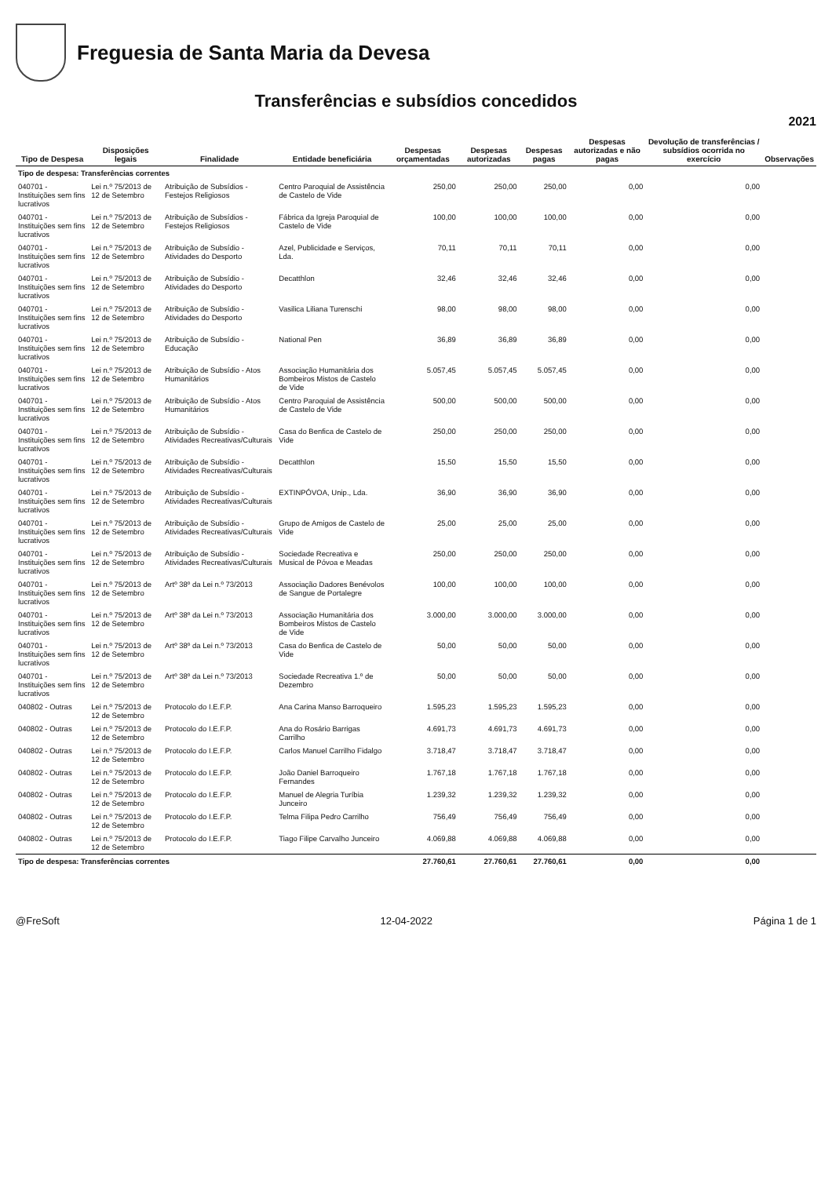Freguesia de Santa Maria da Devesa
Transferências e subsídios concedidos
2021
| Tipo de Despesa | Disposições legais | Finalidade | Entidade beneficiária | Despesas orçamentadas | Despesas autorizadas | Despesas pagas | Despesas autorizadas e não pagas | Devolução de transferências / subsídios ocorrida no exercício | Observações |
| --- | --- | --- | --- | --- | --- | --- | --- | --- | --- |
| Tipo de despesa: Transferências correntes | | | | | | | | | |
| 040701 - Instituições sem fins lucrativos | Lei n.º 75/2013 de 12 de Setembro | Atribuição de Subsídios - Festejos Religiosos | Centro Paroquial de Assistência de Castelo de Vide | 250,00 | 250,00 | 250,00 | 0,00 | 0,00 | |
| 040701 - Instituições sem fins lucrativos | Lei n.º 75/2013 de 12 de Setembro | Atribuição de Subsídios - Festejos Religiosos | Fábrica da Igreja Paroquial de Castelo de Vide | 100,00 | 100,00 | 100,00 | 0,00 | 0,00 | |
| 040701 - Instituições sem fins lucrativos | Lei n.º 75/2013 de 12 de Setembro | Atribuição de Subsídio - Atividades do Desporto | Azel, Publicidade e Serviços, Lda. | 70,11 | 70,11 | 70,11 | 0,00 | 0,00 | |
| 040701 - Instituições sem fins lucrativos | Lei n.º 75/2013 de 12 de Setembro | Atribuição de Subsídio - Atividades do Desporto | Decatthlon | 32,46 | 32,46 | 32,46 | 0,00 | 0,00 | |
| 040701 - Instituições sem fins lucrativos | Lei n.º 75/2013 de 12 de Setembro | Atribuição de Subsídio - Atividades do Desporto | Vasilica Liliana Turenschi | 98,00 | 98,00 | 98,00 | 0,00 | 0,00 | |
| 040701 - Instituições sem fins lucrativos | Lei n.º 75/2013 de 12 de Setembro | Atribuição de Subsídio - Educação | National Pen | 36,89 | 36,89 | 36,89 | 0,00 | 0,00 | |
| 040701 - Instituições sem fins lucrativos | Lei n.º 75/2013 de 12 de Setembro | Atribuição de Subsídio - Atos Humanitários | Associação Humanitária dos Bombeiros Mistos de Castelo de Vide | 5.057,45 | 5.057,45 | 5.057,45 | 0,00 | 0,00 | |
| 040701 - Instituições sem fins lucrativos | Lei n.º 75/2013 de 12 de Setembro | Atribuição de Subsídio - Atos Humanitários | Centro Paroquial de Assistência de Castelo de Vide | 500,00 | 500,00 | 500,00 | 0,00 | 0,00 | |
| 040701 - Instituições sem fins lucrativos | Lei n.º 75/2013 de 12 de Setembro | Atribuição de Subsídio - Atividades Recreativas/Culturais | Casa do Benfica de Castelo de Vide | 250,00 | 250,00 | 250,00 | 0,00 | 0,00 | |
| 040701 - Instituições sem fins lucrativos | Lei n.º 75/2013 de 12 de Setembro | Atribuição de Subsídio - Atividades Recreativas/Culturais | Decatthlon | 15,50 | 15,50 | 15,50 | 0,00 | 0,00 | |
| 040701 - Instituições sem fins lucrativos | Lei n.º 75/2013 de 12 de Setembro | Atribuição de Subsídio - Atividades Recreativas/Culturais | EXTINPÓVOA, Unip., Lda. | 36,90 | 36,90 | 36,90 | 0,00 | 0,00 | |
| 040701 - Instituições sem fins lucrativos | Lei n.º 75/2013 de 12 de Setembro | Atribuição de Subsídio - Atividades Recreativas/Culturais | Grupo de Amigos de Castelo de Vide | 25,00 | 25,00 | 25,00 | 0,00 | 0,00 | |
| 040701 - Instituições sem fins lucrativos | Lei n.º 75/2013 de 12 de Setembro | Atribuição de Subsídio - Atividades Recreativas/Culturais | Sociedade Recreativa e Musical de Póvoa e Meadas | 250,00 | 250,00 | 250,00 | 0,00 | 0,00 | |
| 040701 - Instituições sem fins lucrativos | Lei n.º 75/2013 de 12 de Setembro | Artº 38º da Lei n.º 73/2013 | Associação Dadores Benévolos de Sangue de Portalegre | 100,00 | 100,00 | 100,00 | 0,00 | 0,00 | |
| 040701 - Instituições sem fins lucrativos | Lei n.º 75/2013 de 12 de Setembro | Artº 38º da Lei n.º 73/2013 | Associação Humanitária dos Bombeiros Mistos de Castelo de Vide | 3.000,00 | 3.000,00 | 3.000,00 | 0,00 | 0,00 | |
| 040701 - Instituições sem fins lucrativos | Lei n.º 75/2013 de 12 de Setembro | Artº 38º da Lei n.º 73/2013 | Casa do Benfica de Castelo de Vide | 50,00 | 50,00 | 50,00 | 0,00 | 0,00 | |
| 040701 - Instituições sem fins lucrativos | Lei n.º 75/2013 de 12 de Setembro | Artº 38º da Lei n.º 73/2013 | Sociedade Recreativa 1.º de Dezembro | 50,00 | 50,00 | 50,00 | 0,00 | 0,00 | |
| 040802 - Outras | Lei n.º 75/2013 de 12 de Setembro | Protocolo do I.E.F.P. | Ana Carina Manso Barroqueiro | 1.595,23 | 1.595,23 | 1.595,23 | 0,00 | 0,00 | |
| 040802 - Outras | Lei n.º 75/2013 de 12 de Setembro | Protocolo do I.E.F.P. | Ana do Rosário Barrigas Carrilho | 4.691,73 | 4.691,73 | 4.691,73 | 0,00 | 0,00 | |
| 040802 - Outras | Lei n.º 75/2013 de 12 de Setembro | Protocolo do I.E.F.P. | Carlos Manuel Carrilho Fidalgo | 3.718,47 | 3.718,47 | 3.718,47 | 0,00 | 0,00 | |
| 040802 - Outras | Lei n.º 75/2013 de 12 de Setembro | Protocolo do I.E.F.P. | João Daniel Barroqueiro Fernandes | 1.767,18 | 1.767,18 | 1.767,18 | 0,00 | 0,00 | |
| 040802 - Outras | Lei n.º 75/2013 de 12 de Setembro | Protocolo do I.E.F.P. | Manuel de Alegria Turíbia Junceiro | 1.239,32 | 1.239,32 | 1.239,32 | 0,00 | 0,00 | |
| 040802 - Outras | Lei n.º 75/2013 de 12 de Setembro | Protocolo do I.E.F.P. | Telma Filipa Pedro Carrilho | 756,49 | 756,49 | 756,49 | 0,00 | 0,00 | |
| 040802 - Outras | Lei n.º 75/2013 de 12 de Setembro | Protocolo do I.E.F.P. | Tiago Filipe Carvalho Junceiro | 4.069,88 | 4.069,88 | 4.069,88 | 0,00 | 0,00 | |
| Tipo de despesa: Transferências correntes | | | | 27.760,61 | 27.760,61 | 27.760,61 | 0,00 | 0,00 | |
@FreSoft 12-04-2022 Página 1 de 1